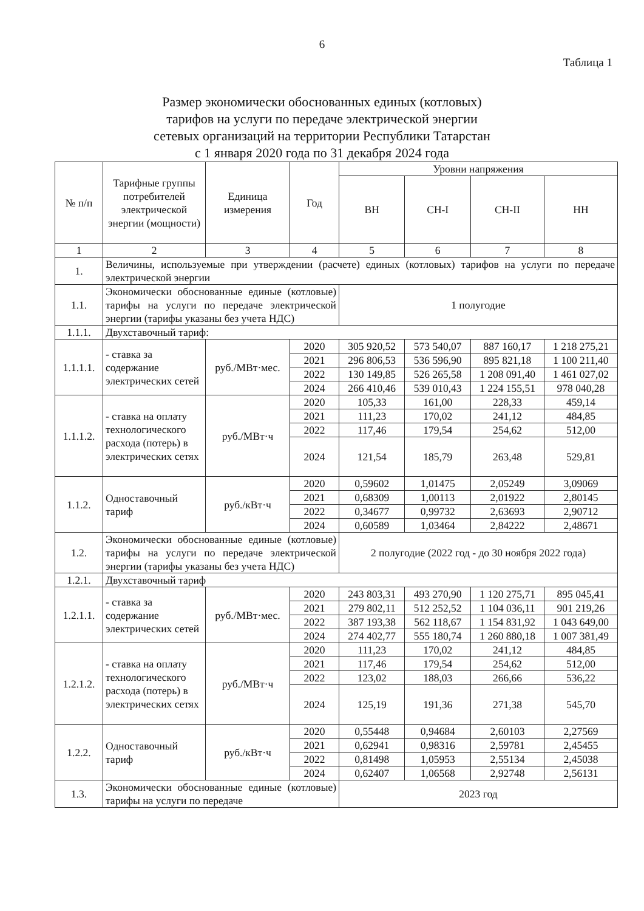6
Таблица 1
Размер экономически обоснованных единых (котловых)
тарифов на услуги по передаче электрической энергии
сетевых организаций на территории Республики Татарстан
с 1 января 2020 года по 31 декабря 2024 года
| № п/п | Тарифные группы потребителей электрической энергии (мощности) | Единица измерения | Год | Уровни напряжения | | | |
| --- | --- | --- | --- | --- | --- | --- | --- |
| | | | | ВН | СН-I | СН-II | НН |
| 1 | 2 | 3 | 4 | 5 | 6 | 7 | 8 |
| 1. | Величины, используемые при утверждении (расчете) единых (котловых) тарифов на услуги по передаче электрической энергии | | | | | | |
| 1.1. | Экономически обоснованные единые (котловые) тарифы на услуги по передаче электрической энергии (тарифы указаны без учета НДС) | | | 1 полугодие | | | |
| 1.1.1. | Двухставочный тариф: | | | | | | |
| 1.1.1.1. | - ставка за содержание электрических сетей | руб./МВт·мес. | 2020 | 305 920,52 | 573 540,07 | 887 160,17 | 1 218 275,21 |
| | | | 2021 | 296 806,53 | 536 596,90 | 895 821,18 | 1 100 211,40 |
| | | | 2022 | 130 149,85 | 526 265,58 | 1 208 091,40 | 1 461 027,02 |
| | | | 2024 | 266 410,46 | 539 010,43 | 1 224 155,51 | 978 040,28 |
| 1.1.1.2. | - ставка на оплату технологического расхода (потерь) в электрических сетях | руб./МВт·ч | 2020 | 105,33 | 161,00 | 228,33 | 459,14 |
| | | | 2021 | 111,23 | 170,02 | 241,12 | 484,85 |
| | | | 2022 | 117,46 | 179,54 | 254,62 | 512,00 |
| | | | 2024 | 121,54 | 185,79 | 263,48 | 529,81 |
| 1.1.2. | Одноставочный тариф | руб./кВт·ч | 2020 | 0,59602 | 1,01475 | 2,05249 | 3,09069 |
| | | | 2021 | 0,68309 | 1,00113 | 2,01922 | 2,80145 |
| | | | 2022 | 0,34677 | 0,99732 | 2,63693 | 2,90712 |
| | | | 2024 | 0,60589 | 1,03464 | 2,84222 | 2,48671 |
| 1.2. | Экономически обоснованные единые (котловые) тарифы на услуги по передаче электрической энергии (тарифы указаны без учета НДС) | | | 2 полугодие (2022 год - до 30 ноября 2022 года) | | | |
| 1.2.1. | Двухставочный тариф | | | | | | |
| 1.2.1.1. | - ставка за содержание электрических сетей | руб./МВт·мес. | 2020 | 243 803,31 | 493 270,90 | 1 120 275,71 | 895 045,41 |
| | | | 2021 | 279 802,11 | 512 252,52 | 1 104 036,11 | 901 219,26 |
| | | | 2022 | 387 193,38 | 562 118,67 | 1 154 831,92 | 1 043 649,00 |
| | | | 2024 | 274 402,77 | 555 180,74 | 1 260 880,18 | 1 007 381,49 |
| 1.2.1.2. | - ставка на оплату технологического расхода (потерь) в электрических сетях | руб./МВт·ч | 2020 | 111,23 | 170,02 | 241,12 | 484,85 |
| | | | 2021 | 117,46 | 179,54 | 254,62 | 512,00 |
| | | | 2022 | 123,02 | 188,03 | 266,66 | 536,22 |
| | | | 2024 | 125,19 | 191,36 | 271,38 | 545,70 |
| 1.2.2. | Одноставочный тариф | руб./кВт·ч | 2020 | 0,55448 | 0,94684 | 2,60103 | 2,27569 |
| | | | 2021 | 0,62941 | 0,98316 | 2,59781 | 2,45455 |
| | | | 2022 | 0,81498 | 1,05953 | 2,55134 | 2,45038 |
| | | | 2024 | 0,62407 | 1,06568 | 2,92748 | 2,56131 |
| 1.3. | Экономически обоснованные единые (котловые) тарифы на услуги по передаче | | | 2023 год | | | |